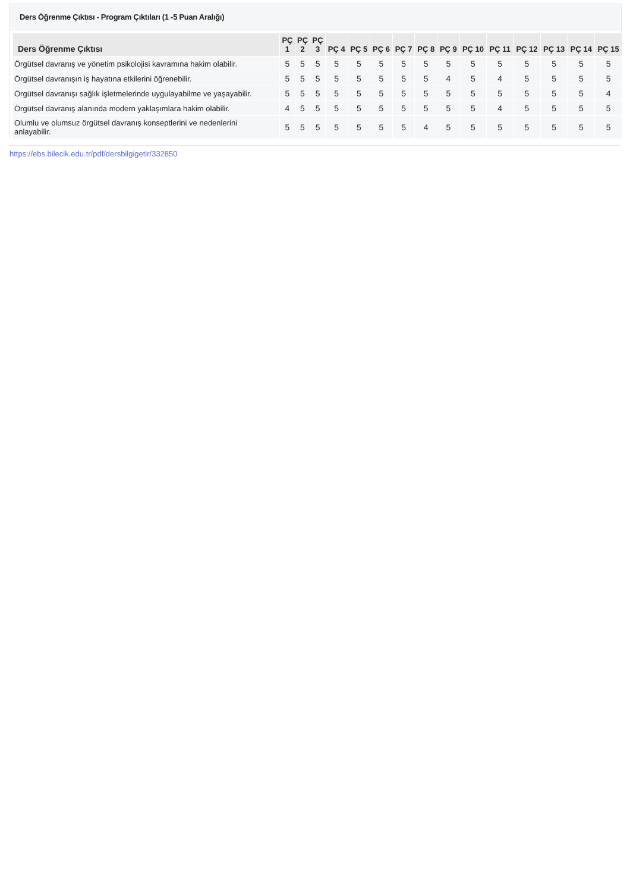Ders Öğrenme Çıktısı - Program Çıktıları (1 -5 Puan Aralığı)
| Ders Öğrenme Çıktısı | PÇ 1 | PÇ 2 | PÇ 3 | PÇ 4 | PÇ 5 | PÇ 6 | PÇ 7 | PÇ 8 | PÇ 9 | PÇ 10 | PÇ 11 | PÇ 12 | PÇ 13 | PÇ 14 | PÇ 15 |
| --- | --- | --- | --- | --- | --- | --- | --- | --- | --- | --- | --- | --- | --- | --- | --- |
| Örgütsel davranış ve yönetim psikolojisi kavramına hakim olabilir. | 5 | 5 | 5 | 5 | 5 | 5 | 5 | 5 | 5 | 5 | 5 | 5 | 5 | 5 | 5 |
| Örgütsel davranışın iş hayatına etkilerini öğrenebilir. | 5 | 5 | 5 | 5 | 5 | 5 | 5 | 5 | 4 | 5 | 4 | 5 | 5 | 5 | 5 |
| Örgütsel davranışı sağlık işletmelerinde uygulayabilme ve yaşayabilir. | 5 | 5 | 5 | 5 | 5 | 5 | 5 | 5 | 5 | 5 | 5 | 5 | 5 | 5 | 4 |
| Örgütsel davranış alanında modern yaklaşımlara hakim olabilir. | 4 | 5 | 5 | 5 | 5 | 5 | 5 | 5 | 5 | 5 | 4 | 5 | 5 | 5 | 5 |
| Olumlu ve olumsuz örgütsel davranış konseptlerini ve nedenlerini anlayabilir. | 5 | 5 | 5 | 5 | 5 | 5 | 5 | 4 | 5 | 5 | 5 | 5 | 5 | 5 | 5 |
https://ebs.bilecik.edu.tr/pdf/dersbilgigetir/332850